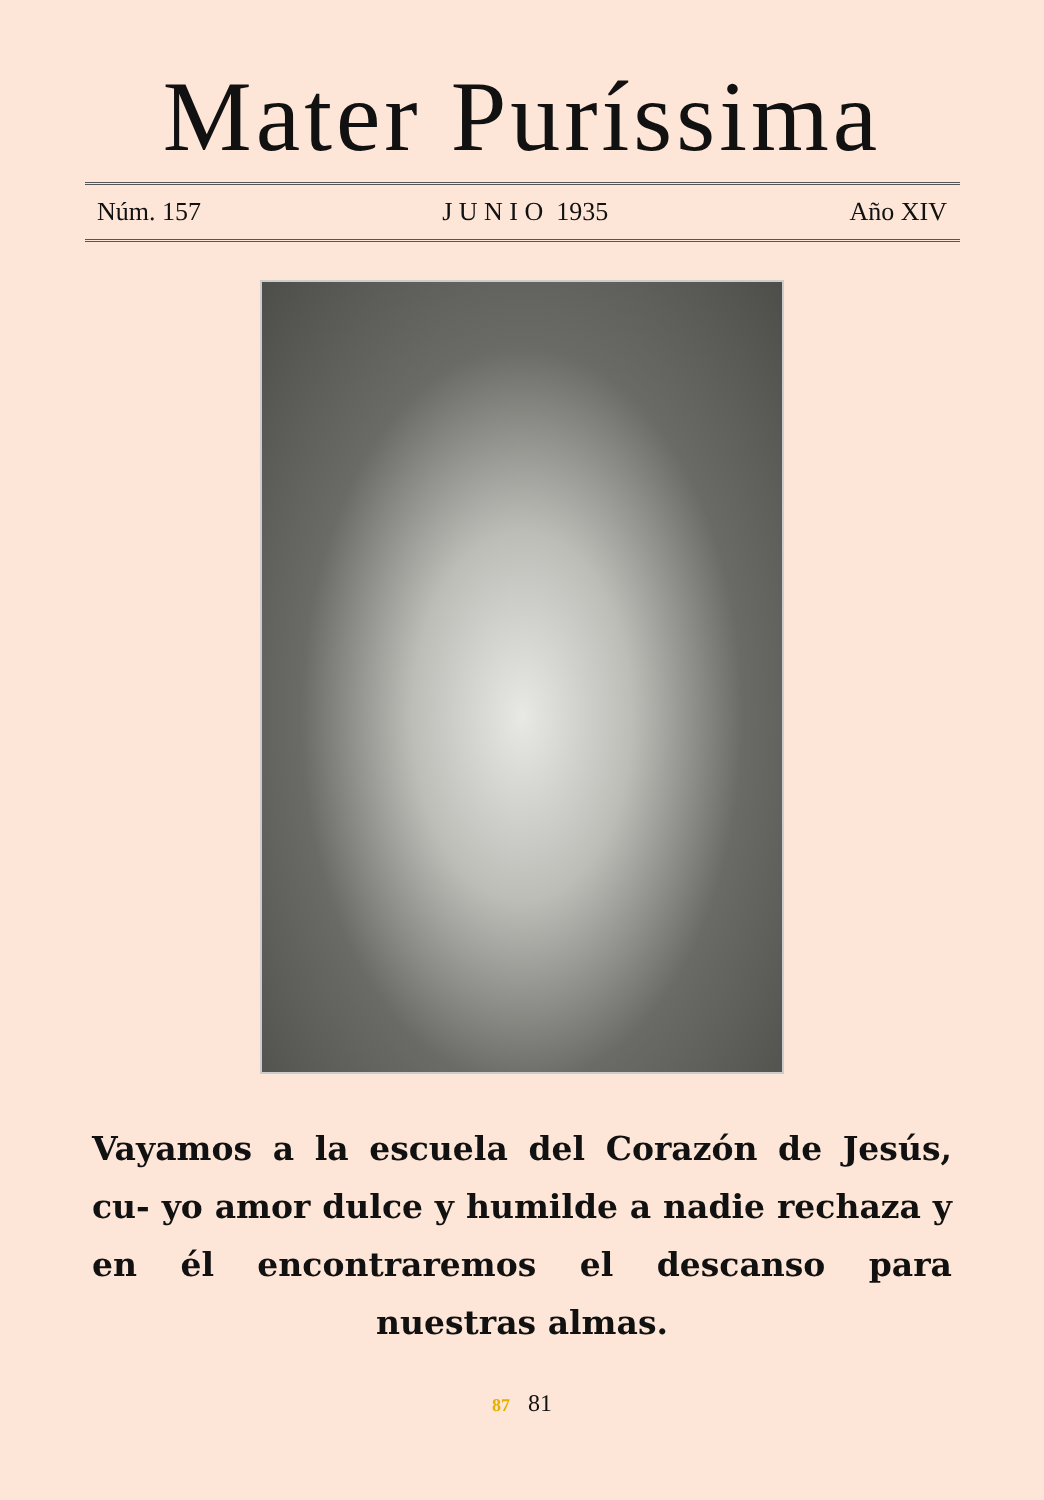Mater Puríssima
Núm. 157 J U N I O 1935 Año XIV
Vayamos a la escuela del Corazón de Jesús, cu- yo amor dulce y humilde a nadie rechaza y en él encontraremos el descanso para nuestras almas.
87 81